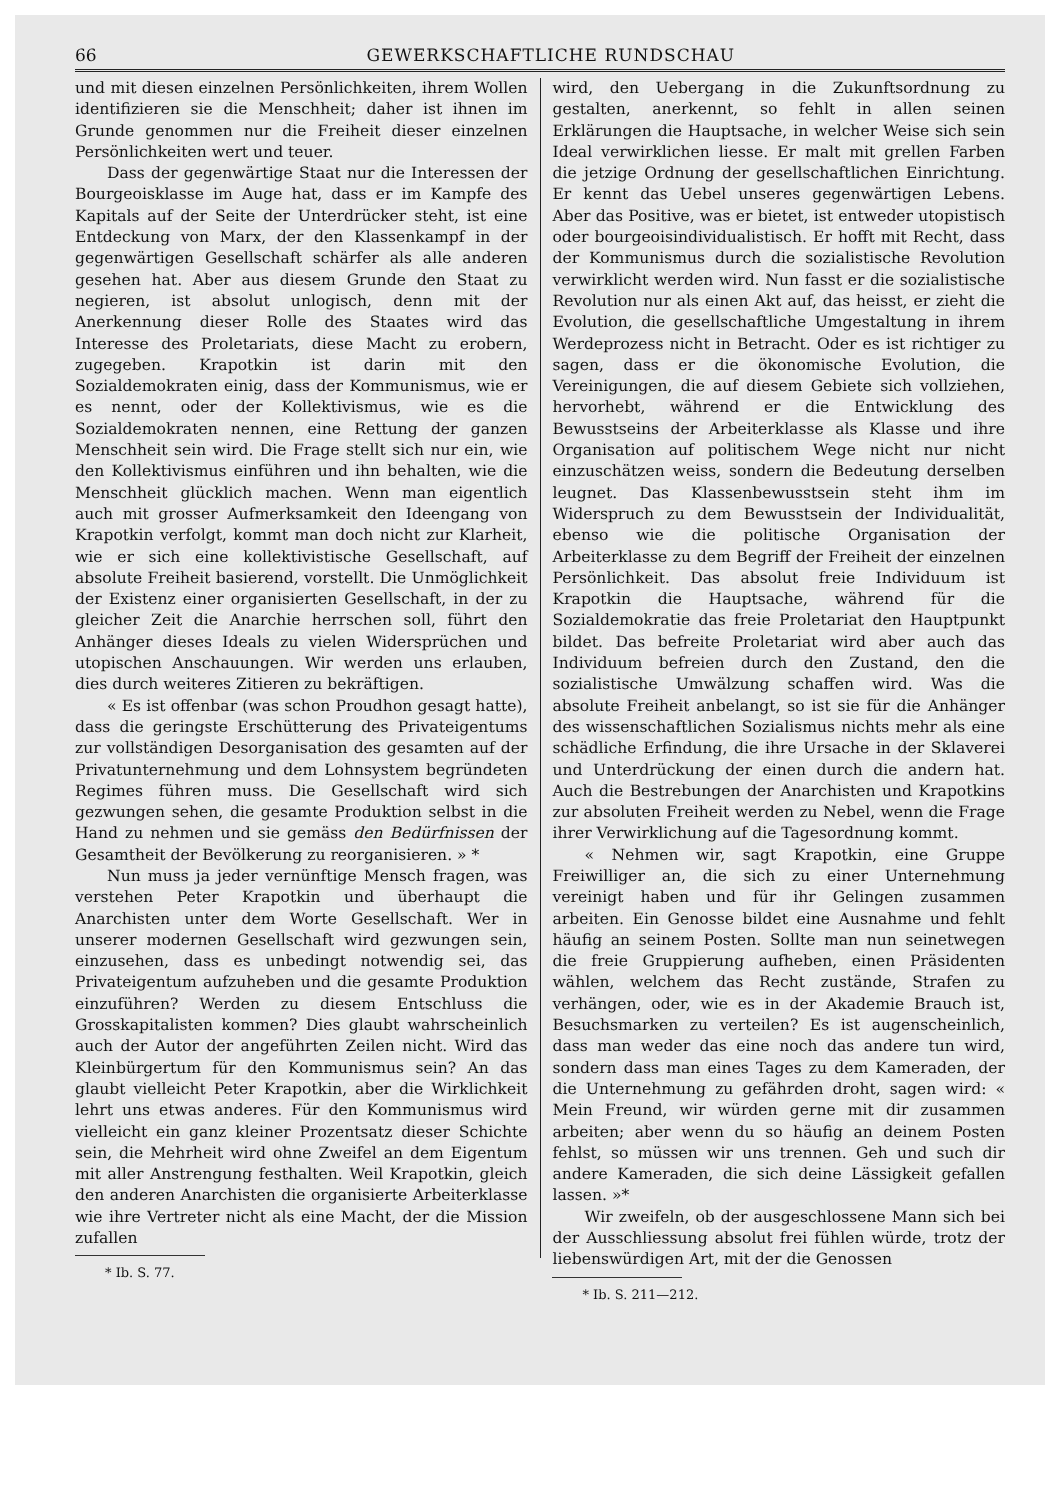66 GEWERKSCHAFTLICHE RUNDSCHAU
und mit diesen einzelnen Persönlichkeiten, ihrem Wollen identifizieren sie die Menschheit; daher ist ihnen im Grunde genommen nur die Freiheit dieser einzelnen Persönlichkeiten wert und teuer.
Dass der gegenwärtige Staat nur die Interessen der Bourgeoisklasse im Auge hat, dass er im Kampfe des Kapitals auf der Seite der Unterdrücker steht, ist eine Entdeckung von Marx, der den Klassenkampf in der gegenwärtigen Gesellschaft schärfer als alle anderen gesehen hat. Aber aus diesem Grunde den Staat zu negieren, ist absolut unlogisch, denn mit der Anerkennung dieser Rolle des Staates wird das Interesse des Proletariats, diese Macht zu erobern, zugegeben. Krapotkin ist darin mit den Sozialdemokraten einig, dass der Kommunismus, wie er es nennt, oder der Kollektivismus, wie es die Sozialdemokraten nennen, eine Rettung der ganzen Menschheit sein wird. Die Frage stellt sich nur ein, wie den Kollektivismus einführen und ihn behalten, wie die Menschheit glücklich machen. Wenn man eigentlich auch mit grosser Aufmerksamkeit den Ideengang von Krapotkin verfolgt, kommt man doch nicht zur Klarheit, wie er sich eine kollektivistische Gesellschaft, auf absolute Freiheit basierend, vorstellt. Die Unmöglichkeit der Existenz einer organisierten Gesellschaft, in der zu gleicher Zeit die Anarchie herrschen soll, führt den Anhänger dieses Ideals zu vielen Widersprüchen und utopischen Anschauungen. Wir werden uns erlauben, dies durch weiteres Zitieren zu bekräftigen.
« Es ist offenbar (was schon Proudhon gesagt hatte), dass die geringste Erschütterung des Privateigentums zur vollständigen Desorganisation des gesamten auf der Privatunternehmung und dem Lohnsystem begründeten Regimes führen muss. Die Gesellschaft wird sich gezwungen sehen, die gesamte Produktion selbst in die Hand zu nehmen und sie gemäss den Bedürfnissen der Gesamtheit der Bevölkerung zu reorganisieren. » *
Nun muss ja jeder vernünftige Mensch fragen, was verstehen Peter Krapotkin und überhaupt die Anarchisten unter dem Worte Gesellschaft. Wer in unserer modernen Gesellschaft wird gezwungen sein, einzusehen, dass es unbedingt notwendig sei, das Privateigentum aufzuheben und die gesamte Produktion einzuführen? Werden zu diesem Entschluss die Grosskapitalisten kommen? Dies glaubt wahrscheinlich auch der Autor der angeführten Zeilen nicht. Wird das Kleinbürgertum für den Kommunismus sein? An das glaubt vielleicht Peter Krapotkin, aber die Wirklichkeit lehrt uns etwas anderes. Für den Kommunismus wird vielleicht ein ganz kleiner Prozentsatz dieser Schichte sein, die Mehrheit wird ohne Zweifel an dem Eigentum mit aller Anstrengung festhalten. Weil Krapotkin, gleich den anderen Anarchisten die organisierte Arbeiterklasse wie ihre Vertreter nicht als eine Macht, der die Mission zufallen
* Ib. S. 77.
wird, den Uebergang in die Zukunftsordnung zu gestalten, anerkennt, so fehlt in allen seinen Erklärungen die Hauptsache, in welcher Weise sich sein Ideal verwirklichen liesse. Er malt mit grellen Farben die jetzige Ordnung der gesellschaftlichen Einrichtung. Er kennt das Uebel unseres gegenwärtigen Lebens. Aber das Positive, was er bietet, ist entweder utopistisch oder bourgeoisindividualistisch. Er hofft mit Recht, dass der Kommunismus durch die sozialistische Revolution verwirklicht werden wird. Nun fasst er die sozialistische Revolution nur als einen Akt auf, das heisst, er zieht die Evolution, die gesellschaftliche Umgestaltung in ihrem Werdeprozess nicht in Betracht. Oder es ist richtiger zu sagen, dass er die ökonomische Evolution, die Vereinigungen, die auf diesem Gebiete sich vollziehen, hervorhebt, während er die Entwicklung des Bewusstseins der Arbeiterklasse als Klasse und ihre Organisation auf politischem Wege nicht nur nicht einzuschätzen weiss, sondern die Bedeutung derselben leugnet. Das Klassenbewusstsein steht ihm im Widerspruch zu dem Bewusstsein der Individualität, ebenso wie die politische Organisation der Arbeiterklasse zu dem Begriff der Freiheit der einzelnen Persönlichkeit. Das absolut freie Individuum ist Krapotkin die Hauptsache, während für die Sozialdemokratie das freie Proletariat den Hauptpunkt bildet. Das befreite Proletariat wird aber auch das Individuum befreien durch den Zustand, den die sozialistische Umwälzung schaffen wird. Was die absolute Freiheit anbelangt, so ist sie für die Anhänger des wissenschaftlichen Sozialismus nichts mehr als eine schädliche Erfindung, die ihre Ursache in der Sklaverei und Unterdrückung der einen durch die andern hat. Auch die Bestrebungen der Anarchisten und Krapotkins zur absoluten Freiheit werden zu Nebel, wenn die Frage ihrer Verwirklichung auf die Tagesordnung kommt.
« Nehmen wir, sagt Krapotkin, eine Gruppe Freiwilliger an, die sich zu einer Unternehmung vereinigt haben und für ihr Gelingen zusammen arbeiten. Ein Genosse bildet eine Ausnahme und fehlt häufig an seinem Posten. Sollte man nun seinetwegen die freie Gruppierung aufheben, einen Präsidenten wählen, welchem das Recht zustände, Strafen zu verhängen, oder, wie es in der Akademie Brauch ist, Besuchsmarken zu verteilen? Es ist augenscheinlich, dass man weder das eine noch das andere tun wird, sondern dass man eines Tages zu dem Kameraden, der die Unternehmung zu gefährden droht, sagen wird: « Mein Freund, wir würden gerne mit dir zusammen arbeiten; aber wenn du so häufig an deinem Posten fehlst, so müssen wir uns trennen. Geh und such dir andere Kameraden, die sich deine Lässigkeit gefallen lassen. »*
Wir zweifeln, ob der ausgeschlossene Mann sich bei der Ausschliessung absolut frei fühlen würde, trotz der liebenswürdigen Art, mit der die Genossen
* Ib. S. 211—212.